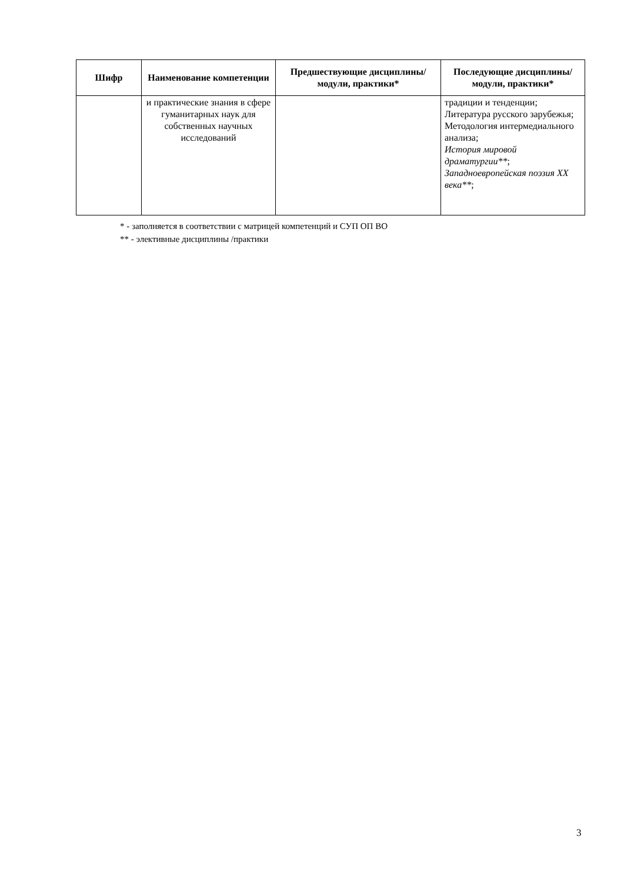| Шифр | Наименование компетенции | Предшествующие дисциплины/модули, практики* | Последующие дисциплины/модули, практики* |
| --- | --- | --- | --- |
| | и практические знания в сфере гуманитарных наук для собственных научных исследований | | традиции и тенденции; Литература русского зарубежья; Методология интермедиального анализа; История мировой драматургии** ; Западноевропейская поэзия XX века** ; |
* - заполняется в соответствии с матрицей компетенций и СУП ОП ВО
** - элективные дисциплины /практики
3